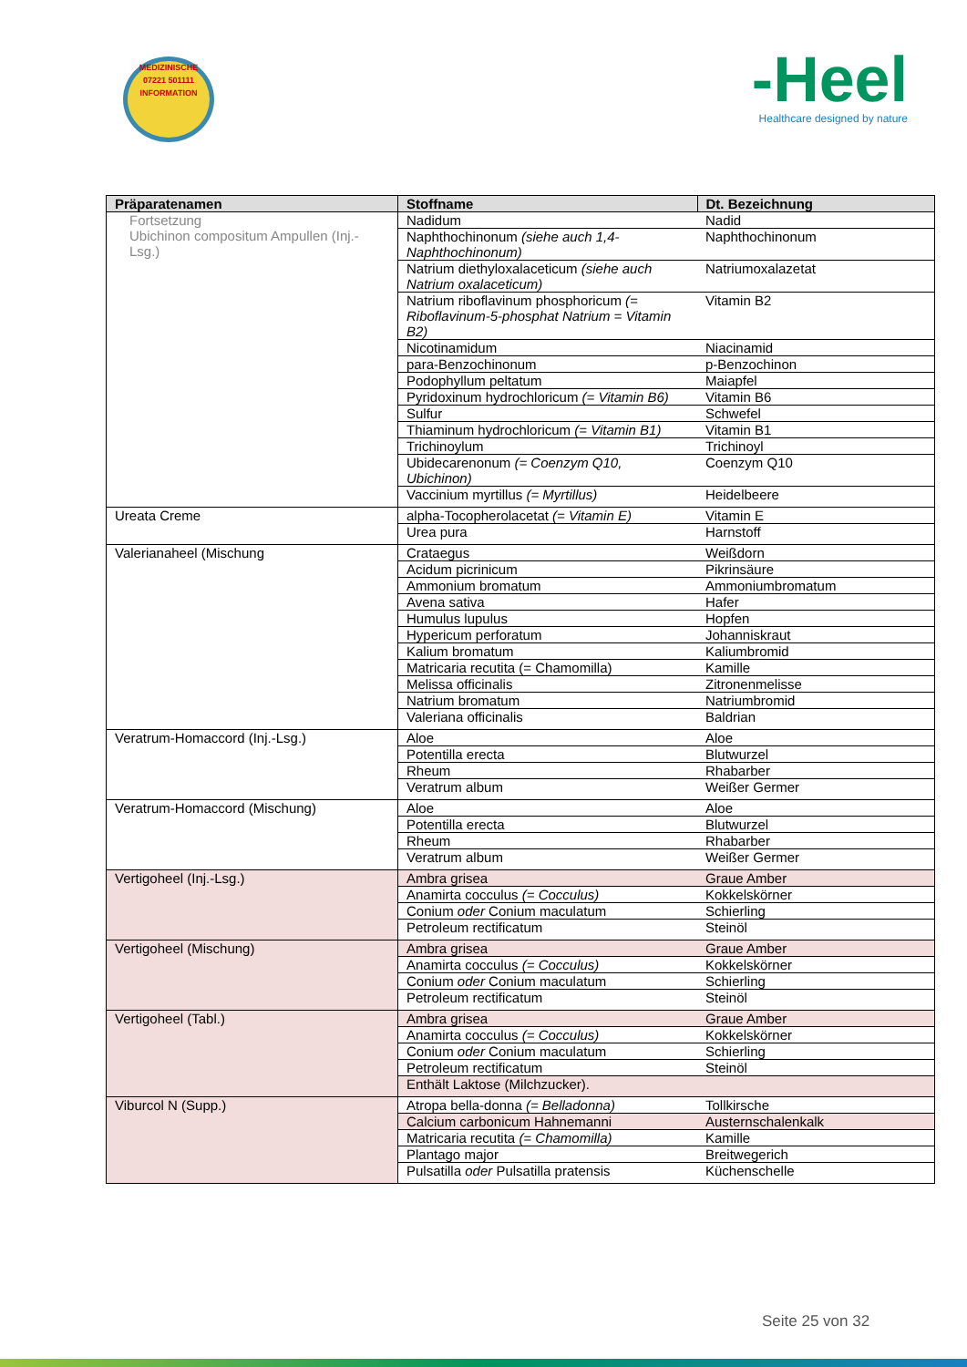MEDIZINISCHE
07221 501111
INFORMATION
-Heel
Healthcare designed by nature
| Präparatenamen | Stoffname | Dt. Bezeichnung |
| --- | --- | --- |
| Fortsetzung Ubichinon compositum Ampullen (Inj.-Lsg.) | Nadidum | Nadid |
| | Naphthochinonum (siehe auch 1,4-Naphthochinonum) | Naphthochinonum |
| | Natrium diethyloxalaceticum (siehe auch Natrium oxalaceticum) | Natriumoxalazetat |
| | Natrium riboflavinum phosphoricum (= Riboflavinum-5-phosphat Natrium = Vitamin B2) | Vitamin B2 |
| | Nicotinamidum | Niacinamid |
| | para-Benzochinonum | p-Benzochinon |
| | Podophyllum peltatum | Maiapfel |
| | Pyridoxinum hydrochloricum (= Vitamin B6) | Vitamin B6 |
| | Sulfur | Schwefel |
| | Thiaminum hydrochloricum (= Vitamin B1) | Vitamin B1 |
| | Trichinoylum | Trichinoyl |
| | Ubidecarenonum (= Coenzym Q10, Ubichinon) | Coenzym Q10 |
| | Vaccinium myrtillus (= Myrtillus) | Heidelbeere |
| Ureata Creme | alpha-Tocopherolacetat (= Vitamin E) | Vitamin E |
| | Urea pura | Harnstoff |
| Valerianaheel (Mischung | Crataegus | Weißdorn |
| | Acidum picrinicum | Pikrinsäure |
| | Ammonium bromatum | Ammoniumbromatum |
| | Avena sativa | Hafer |
| | Humulus lupulus | Hopfen |
| | Hypericum perforatum | Johanniskraut |
| | Kalium bromatum | Kaliumbromid |
| | Matricaria recutita (= Chamomilla) | Kamille |
| | Melissa officinalis | Zitronenmelisse |
| | Natrium bromatum | Natriumbromid |
| | Valeriana officinalis | Baldrian |
| Veratrum-Homaccord (Inj.-Lsg.) | Aloe | Aloe |
| | Potentilla erecta | Blutwurzel |
| | Rheum | Rhabarber |
| | Veratrum album | Weißer Germer |
| Veratrum-Homaccord (Mischung) | Aloe | Aloe |
| | Potentilla erecta | Blutwurzel |
| | Rheum | Rhabarber |
| | Veratrum album | Weißer Germer |
| Vertigoheel (Inj.-Lsg.) | Ambra grisea | Graue Amber |
| | Anamirta cocculus (= Cocculus) | Kokkelskörner |
| | Conium oder Conium maculatum | Schierling |
| | Petroleum rectificatum | Steinöl |
| Vertigoheel (Mischung) | Ambra grisea | Graue Amber |
| | Anamirta cocculus (= Cocculus) | Kokkelskörner |
| | Conium oder Conium maculatum | Schierling |
| | Petroleum rectificatum | Steinöl |
| Vertigoheel (Tabl.) | Ambra grisea | Graue Amber |
| | Anamirta cocculus (= Cocculus) | Kokkelskörner |
| | Conium oder Conium maculatum | Schierling |
| | Petroleum rectificatum | Steinöl |
| | Enthält Laktose (Milchzucker). | |
| Viburcol N (Supp.) | Atropa bella-donna (= Belladonna) | Tollkirsche |
| | Calcium carbonicum Hahnemanni | Austernschalenkalk |
| | Matricaria recutita (= Chamomilla) | Kamille |
| | Plantago major | Breitwegerich |
| | Pulsatilla oder Pulsatilla pratensis | Küchenschelle |
Seite 25 von 32